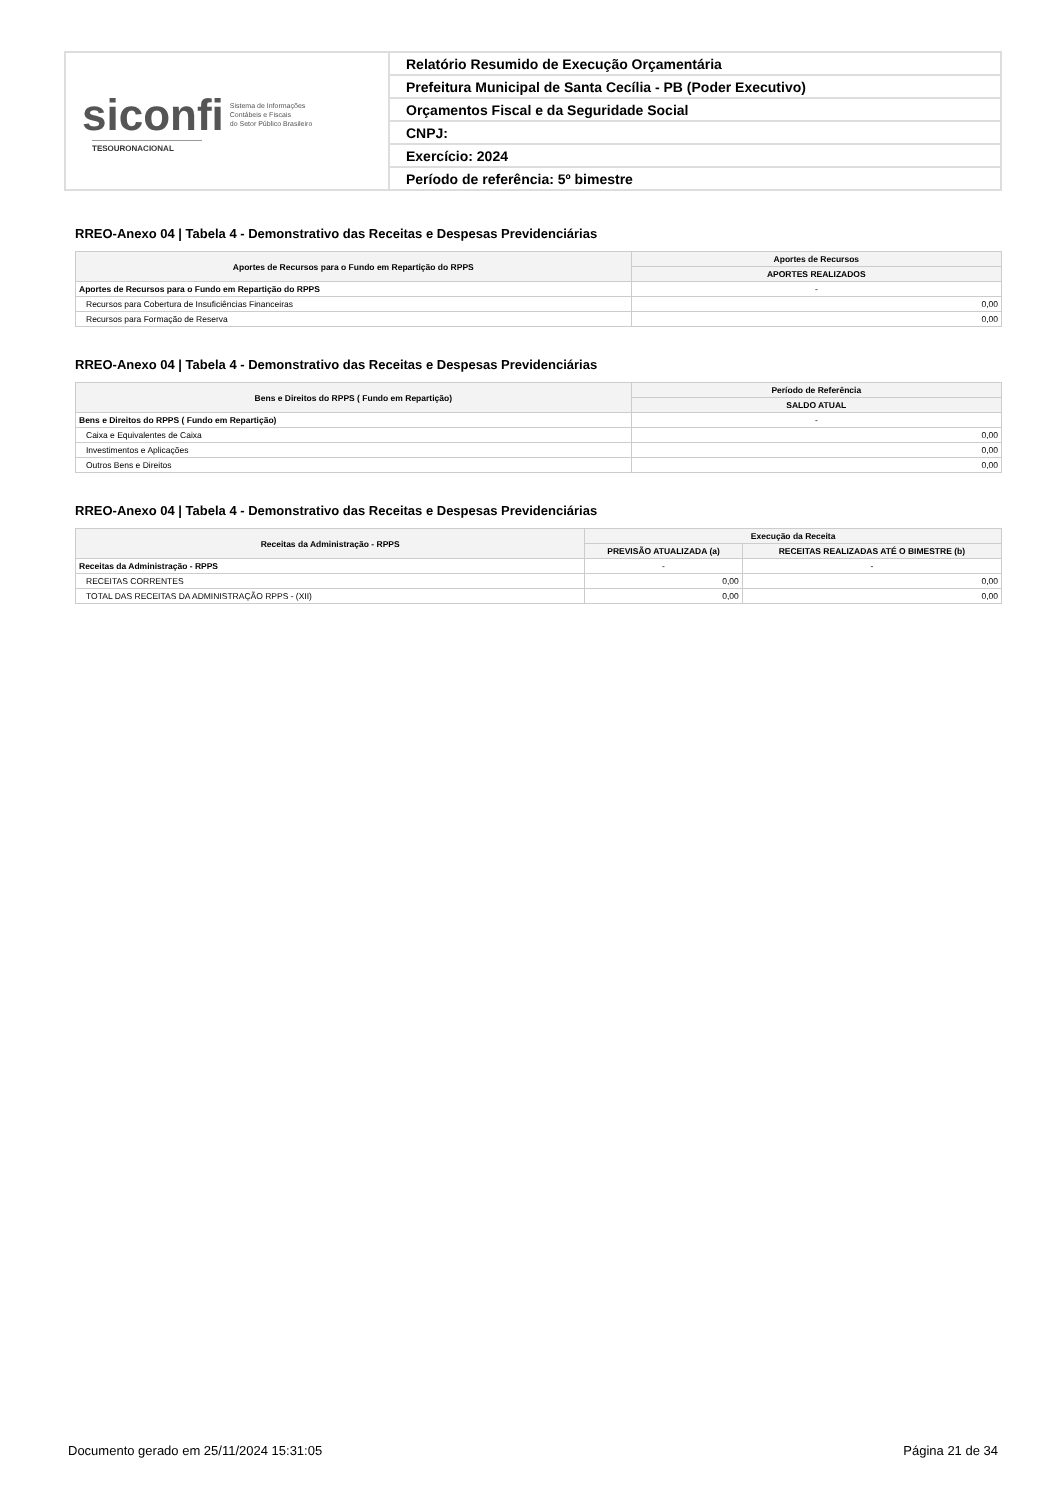| siconfi Sistema de Informações Contábeis e Fiscais do Setor Público Brasileiro TESOURONACIONAL | Relatório Resumido de Execução Orçamentária |
| | Prefeitura Municipal de Santa Cecília - PB (Poder Executivo) |
| | Orçamentos Fiscal e da Seguridade Social |
| | CNPJ: |
| | Exercício: 2024 |
| | Período de referência: 5º bimestre |
RREO-Anexo 04 | Tabela 4 - Demonstrativo das Receitas e Despesas Previdenciárias
| Aportes de Recursos para o Fundo em Repartição do RPPS | Aportes de Recursos |
| --- | --- |
| | APORTES REALIZADOS |
| Aportes de Recursos para o Fundo em Repartição do RPPS | - |
| Recursos para Cobertura de Insuficiências Financeiras | 0,00 |
| Recursos para Formação de Reserva | 0,00 |
RREO-Anexo 04 | Tabela 4 - Demonstrativo das Receitas e Despesas Previdenciárias
| Bens e Direitos do RPPS ( Fundo em Repartição) | Período de Referência |
| --- | --- |
| | SALDO ATUAL |
| Bens e Direitos do RPPS ( Fundo em Repartição) | - |
| Caixa e Equivalentes de Caixa | 0,00 |
| Investimentos e Aplicações | 0,00 |
| Outros Bens e Direitos | 0,00 |
RREO-Anexo 04 | Tabela 4 - Demonstrativo das Receitas e Despesas Previdenciárias
| Receitas da Administração - RPPS | Execução da Receita | |
| --- | --- | --- |
| | PREVISÃO ATUALIZADA (a) | RECEITAS REALIZADAS ATÉ O BIMESTRE (b) |
| Receitas da Administração - RPPS | - | - |
| RECEITAS CORRENTES | 0,00 | 0,00 |
| TOTAL DAS RECEITAS DA ADMINISTRAÇÃO RPPS - (XII) | 0,00 | 0,00 |
Documento gerado em 25/11/2024 15:31:05 Página 21 de 34